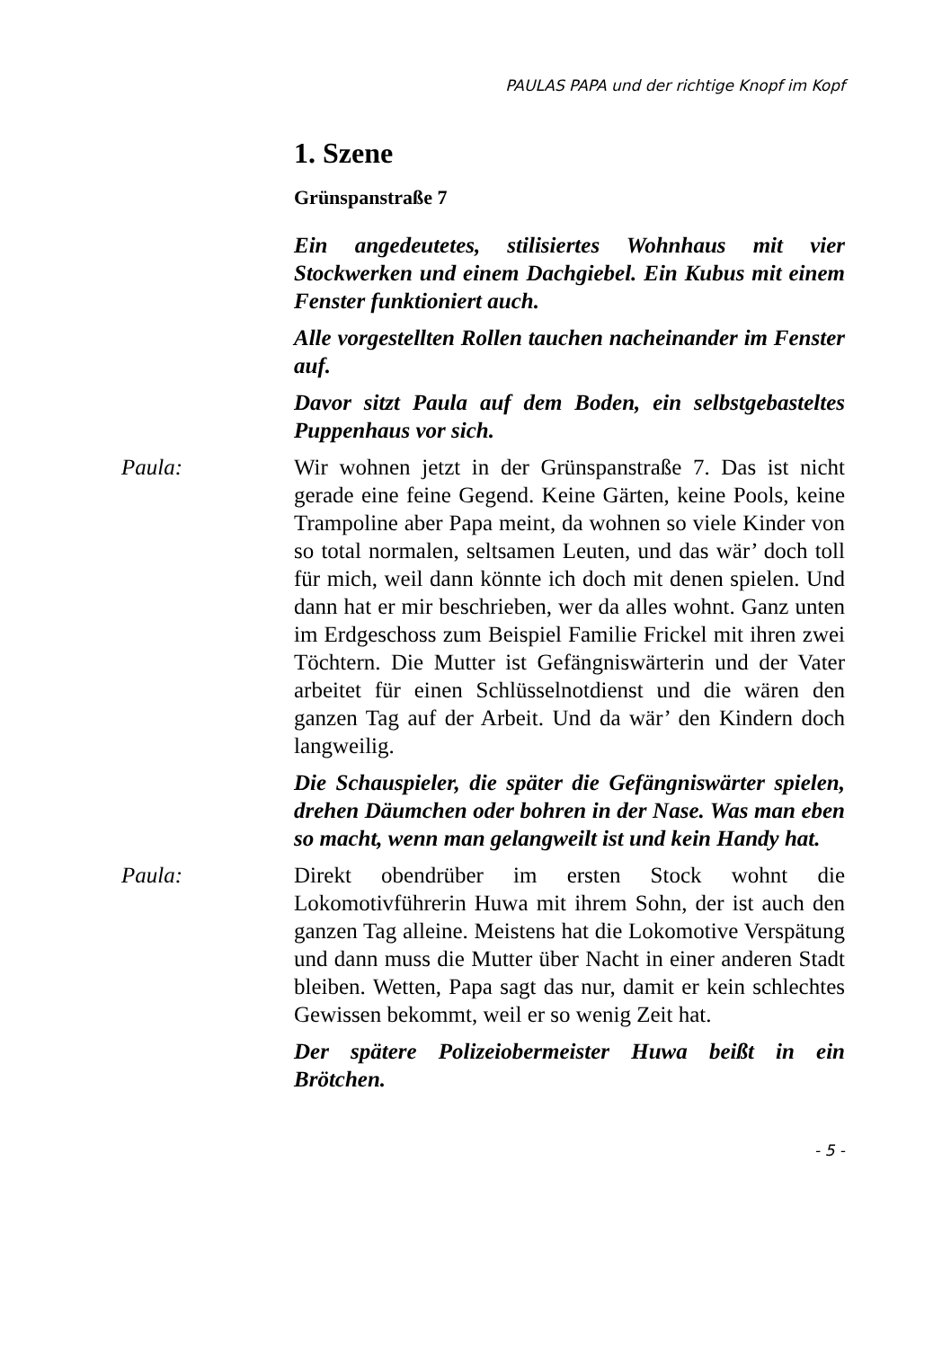PAULAS PAPA und der richtige Knopf im Kopf
1. Szene
Grünspanstraße 7
Ein angedeutetes, stilisiertes Wohnhaus mit vier Stockwerken und einem Dachgiebel. Ein Kubus mit einem Fenster funktioniert auch.
Alle vorgestellten Rollen tauchen nacheinander im Fenster auf.
Davor sitzt Paula auf dem Boden, ein selbstgebasteltes Puppenhaus vor sich.
Paula: Wir wohnen jetzt in der Grünspanstraße 7. Das ist nicht gerade eine feine Gegend. Keine Gärten, keine Pools, keine Trampoline aber Papa meint, da wohnen so viele Kinder von so total normalen, seltsamen Leuten, und das wär’ doch toll für mich, weil dann könnte ich doch mit denen spielen. Und dann hat er mir beschrieben, wer da alles wohnt. Ganz unten im Erdgeschoss zum Beispiel Familie Frickel mit ihren zwei Töchtern. Die Mutter ist Gefängniswärterin und der Vater arbeitet für einen Schlüsselnotdienst und die wären den ganzen Tag auf der Arbeit. Und da wär’ den Kindern doch langweilig.
Die Schauspieler, die später die Gefängniswärter spielen, drehen Däumchen oder bohren in der Nase. Was man eben so macht, wenn man gelangweilt ist und kein Handy hat.
Paula: Direkt obendrüber im ersten Stock wohnt die Lokomotivführerin Huwa mit ihrem Sohn, der ist auch den ganzen Tag alleine. Meistens hat die Lokomotive Verspätung und dann muss die Mutter über Nacht in einer anderen Stadt bleiben. Wetten, Papa sagt das nur, damit er kein schlechtes Gewissen bekommt, weil er so wenig Zeit hat.
Der spätere Polizeiobermeister Huwa beißt in ein Brötchen.
- 5 -